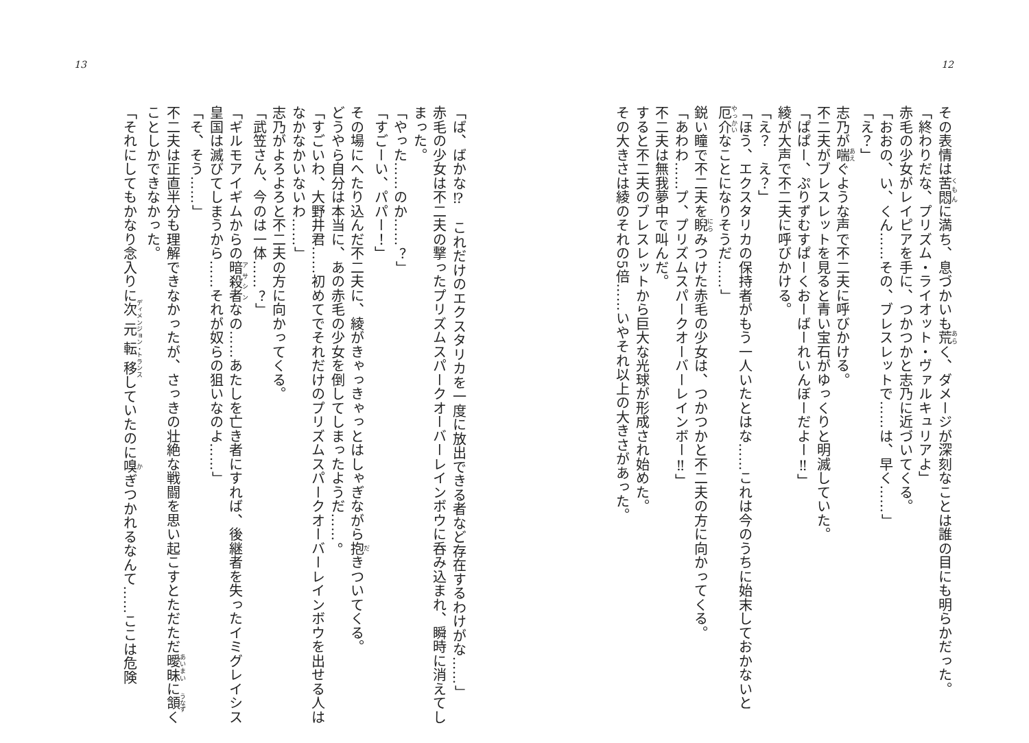12
その表情は苦悶に満ち、息づかいも荒く、ダメージが深刻なことは誰の目にも明らかだった。
「終わりだな、プリズム・ライオット・ヴァルキュリアよ」
赤毛の少女がレイピアを手に、つかつかと志乃に近づいてくる。
「おおの、い、くん……その、ブレスレットで……は、早く……」
「え？」
志乃が喘ぐような声で不二夫に呼びかける。
不二夫がブレスレットを見ると青い宝石がゆっくりと明滅していた。
「ぱぱー、ぷりずむすぱーくおーばーれいんぼーだよー‼」
綾が大声で不二夫に呼びかける。
「え？　え？」
「ほう、エクスタリカの保持者がもう一人いたとはな……これは今のうちに始末しておかないと厄介なことになりそうだ……」
鋭い瞳で不二夫を睨みつけた赤毛の少女は、つかつかと不二夫の方に向かってくる。
「あわわ……プ、プリズムスパークオーバーレインボー‼」
不二夫は無我夢中で叫んだ。
すると不二夫のブレスレットから巨大な光球が形成され始めた。
その大きさは綾のそれの5倍……いやそれ以上の大きさがあった。
13
「ば、ばかな⁉　これだけのエクスタリカを一度に放出できる者など存在するわけがな……」
赤毛の少女は不二夫の撃ったプリズムスパークオーバーレインボウに呑み込まれ、瞬時に消えてしまった。
「やった……のか……？」
「すごーい、パパー！」
その場にへたり込んだ不二夫に、綾がきゃっきゃっとはしゃぎながら抱きついてくる。
どうやら自分は本当に、あの赤毛の少女を倒してしまったようだ……。
「すごいわ、大野井君……初めてでそれだけのプリズムスパークオーバーレインボウを出せる人はなかなかいないわ……」
志乃がよろよろと不二夫の方に向かってくる。
「武笠さん、今のは一体……？」
「ギルモアイギムからの暗殺者なの……あたしを亡き者にすれば、後継者を失ったイミグレイシス皇国は滅びてしまうから……それが奴らの狙いなのよ……」
「そ、そう……」
不二夫は正直半分も理解できなかったが、さっきの壮絶な戦闘を思い起こすとただただ曖昧に頷くことしかできなかった。
「それにしてもかなり念入りに次元転移していたのに嗅ぎつかれるなんて……ここは危険